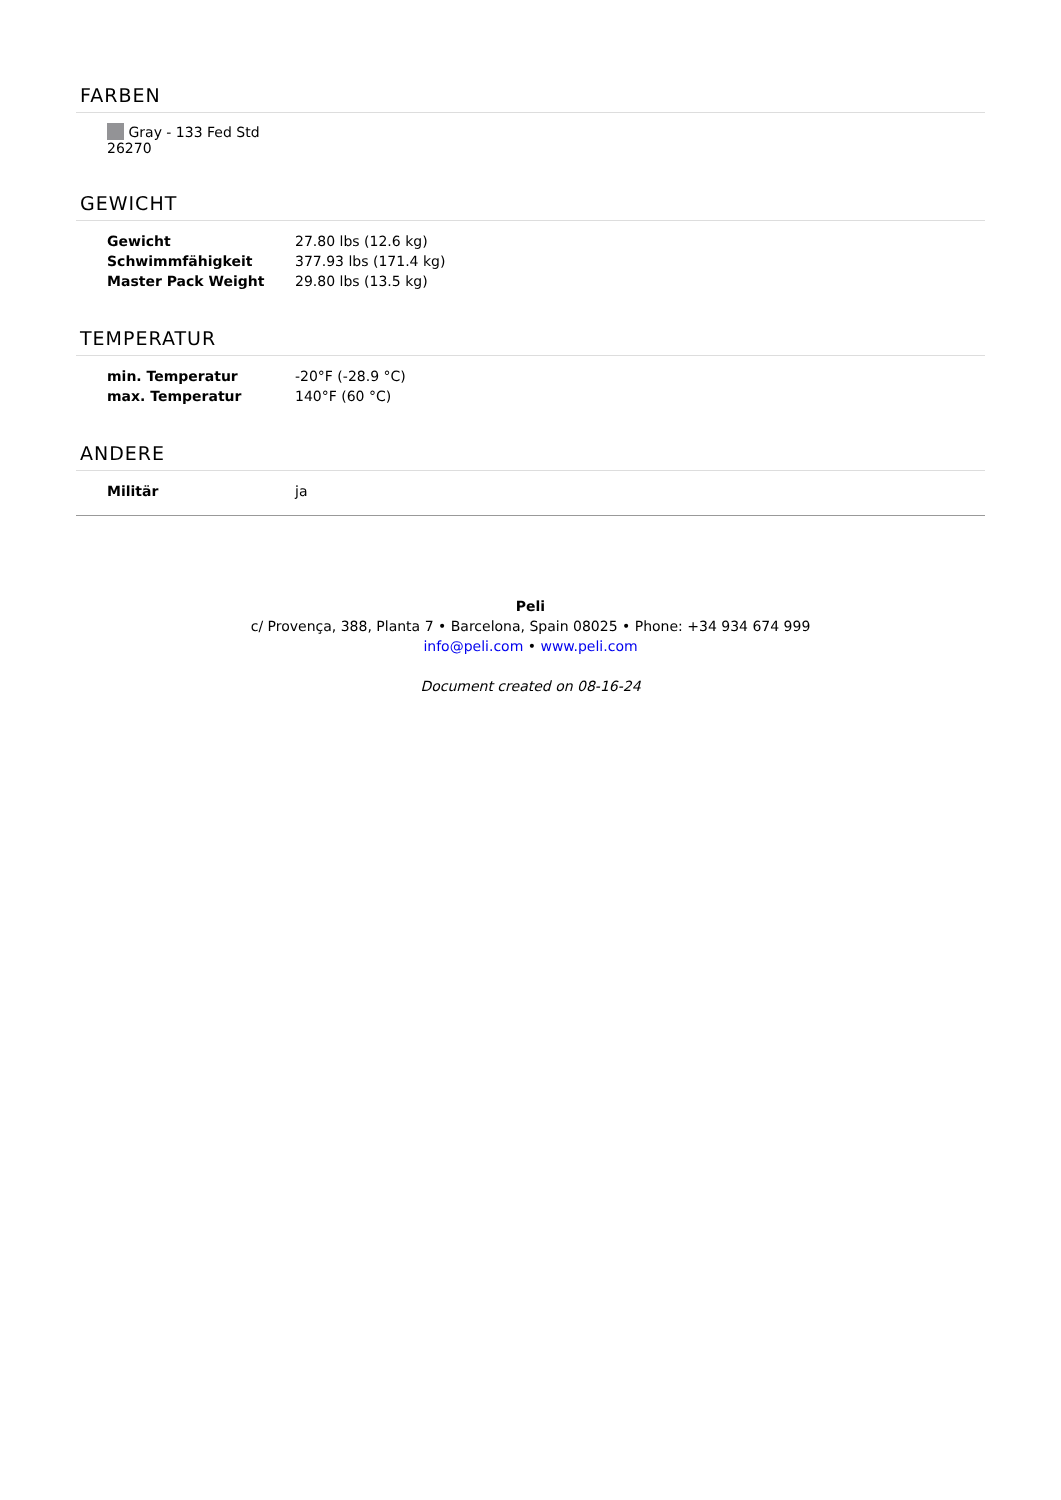FARBEN
Gray - 133 Fed Std 26270
GEWICHT
| Gewicht | 27.80 lbs (12.6 kg) |
| Schwimmfähigkeit | 377.93 lbs (171.4 kg) |
| Master Pack Weight | 29.80 lbs (13.5 kg) |
TEMPERATUR
| min. Temperatur | -20°F (-28.9 °C) |
| max. Temperatur | 140°F (60 °C) |
ANDERE
| Militär | ja |
Peli
c/ Provença, 388, Planta 7 • Barcelona, Spain 08025 • Phone: +34 934 674 999
info@peli.com • www.peli.com
Document created on 08-16-24